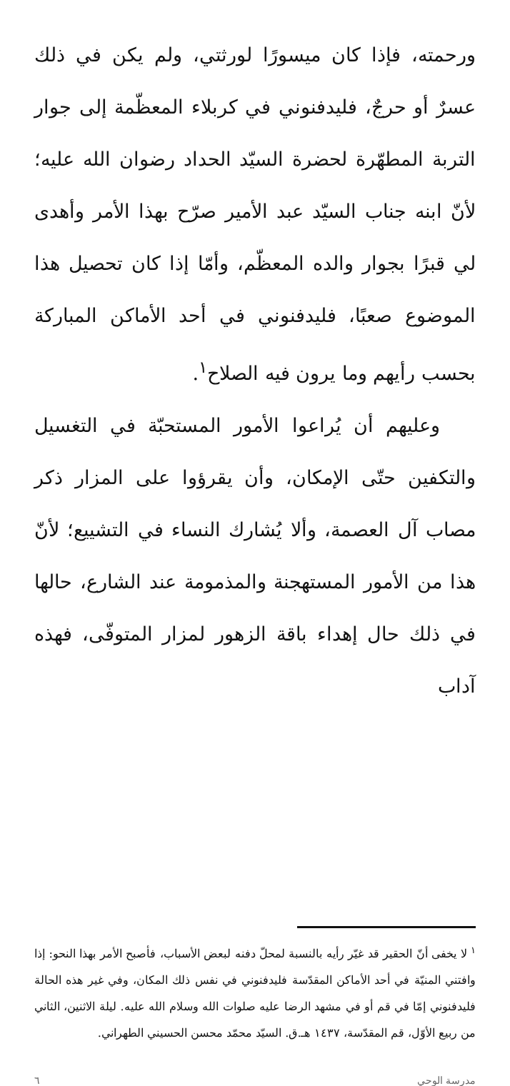ورحمته، فإذا كان ميسورًا لورثتي، ولم يكن في ذلك عسرٌ أو حرجٌ، فليدفنوني في كربلاء المعظّمة إلى جوار التربة المطهّرة لحضرة السيّد الحداد رضوان الله عليه؛ لأنّ ابنه جناب السيّد عبد الأمير صرّح بهذا الأمر وأهدى لي قبرًا بجوار والده المعظّم، وأمّا إذا كان تحصيل هذا الموضوع صعبًا، فليدفنوني في أحد الأماكن المباركة بحسب رأيهم وما يرون فيه الصلاح<sup>١</sup>.
وعليهم أن يُراعوا الأمور المستحبّة في التغسيل والتكفين حتّى الإمكان، وأن يقرؤوا على المزار ذكر مصاب آل العصمة، وألا يُشارك النساء في التشييع؛ لأنّ هذا من الأمور المستهجنة والمذمومة عند الشارع، حالها في ذلك حال إهداء باقة الزهور لمزار المتوفّى، فهذه آداب
<sup>١</sup> لا يخفى أنّ الحقير قد غيّر رأيه بالنسبة لمحلّ دفنه لبعض الأسباب، فأصبح الأمر بهذا النحو: إذا وافتني المنيّة في أحد الأماكن المقدّسة فليدفنوني في نفس ذلك المكان، وفي غير هذه الحالة فليدفنوني إمّا في قم أو في مشهد الرضا عليه صلوات الله وسلام الله عليه. ليلة الاثنين، الثاني من ربيع الأوّل، قم المقدّسة، ١٤٣٧ هـ.ق. السيّد محمّد محسن الحسيني الطهراني.
مدرسة الوحي ٦